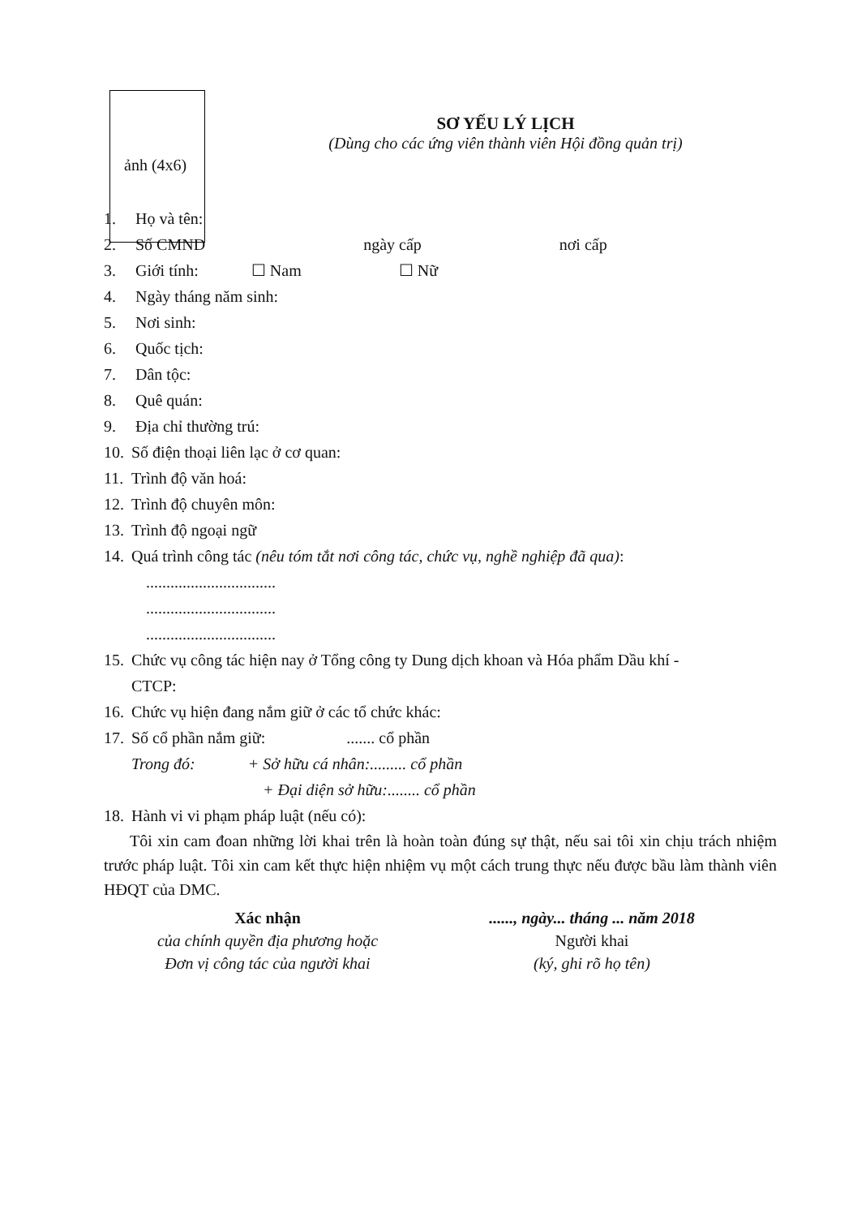ảnh (4x6)
SƠ YẾU LÝ LỊCH
(Dùng cho các ứng viên thành viên Hội đồng quản trị)
1. Họ và tên:
2. Số CMND ngày cấp nơi cấp
3. Giới tính: ☐ Nam ☐ Nữ
4. Ngày tháng năm sinh:
5. Nơi sinh:
6. Quốc tịch:
7. Dân tộc:
8. Quê quán:
9. Địa chỉ thường trú:
10. Số điện thoại liên lạc ở cơ quan:
11. Trình độ văn hoá:
12. Trình độ chuyên môn:
13. Trình độ ngoại ngữ
14. Quá trình công tác (nêu tóm tắt nơi công tác, chức vụ, nghề nghiệp đã qua):
................................
................................
................................
15. Chức vụ công tác hiện nay ở Tổng công ty Dung dịch khoan và Hóa phẩm Dầu khí -
CTCP:
16. Chức vụ hiện đang nắm giữ ở các tổ chức khác:
17. Số cổ phần nắm giữ: ....... cổ phần
Trong đó: + Sở hữu cá nhân:......... cổ phần
+ Đại diện sở hữu:........ cổ phần
18. Hành vi vi phạm pháp luật (nếu có):
Tôi xin cam đoan những lời khai trên là hoàn toàn đúng sự thật, nếu sai tôi xin chịu trách nhiệm trước pháp luật. Tôi xin cam kết thực hiện nhiệm vụ một cách trung thực nếu được bầu làm thành viên HĐQT của DMC.
Xác nhận
của chính quyền địa phương hoặc
Đơn vị công tác của người khai
......, ngày... tháng ... năm 2018
Người khai
(ký, ghi rõ họ tên)